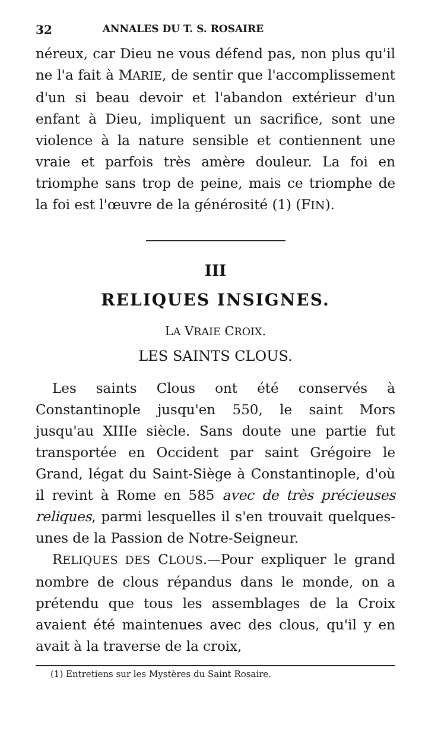32 ANNALES DU T. S. ROSAIRE
néreux, car Dieu ne vous défend pas, non plus qu'il ne l'a fait à MARIE, de sentir que l'accomplissement d'un si beau devoir et l'abandon extérieur d'un enfant à Dieu, impliquent un sacrifice, sont une violence à la nature sensible et contiennent une vraie et parfois très amère douleur. La foi en triomphe sans trop de peine, mais ce triomphe de la foi est l'œuvre de la générosité (1) (FIN).
III
RELIQUES INSIGNES.
LA VRAIE CROIX.
LES SAINTS CLOUS.
Les saints Clous ont été conservés à Constantinople jusqu'en 550, le saint Mors jusqu'au XIIIe siècle. Sans doute une partie fut transportée en Occident par saint Grégoire le Grand, légat du Saint-Siège à Constantinople, d'où il revint à Rome en 585 avec de très précieuses reliques, parmi lesquelles il s'en trouvait quelques-unes de la Passion de Notre-Seigneur.
RELIQUES DES CLOUS.—Pour expliquer le grand nombre de clous répandus dans le monde, on a prétendu que tous les assemblages de la Croix avaient été maintenues avec des clous, qu'il y en avait à la traverse de la croix,
(1) Entretiens sur les Mystères du Saint Rosaire.